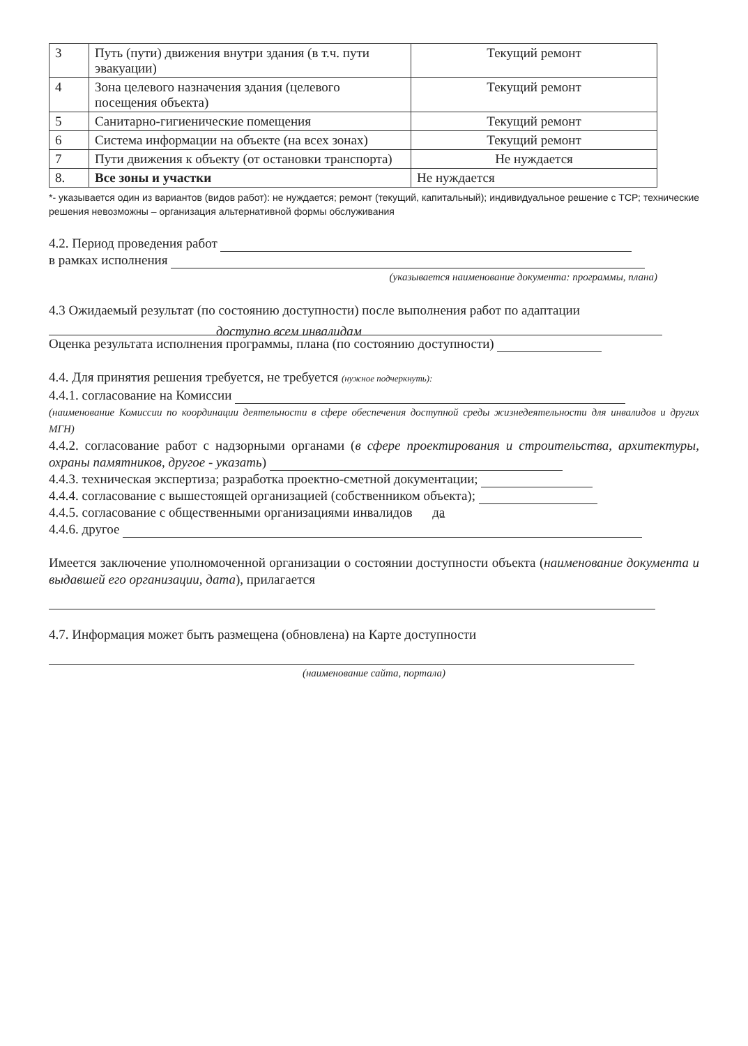| 3 | Путь (пути) движения внутри здания (в т.ч. пути эвакуации) | Текущий ремонт |
| 4 | Зона целевого назначения здания (целевого посещения объекта) | Текущий ремонт |
| 5 | Санитарно-гигиенические помещения | Текущий ремонт |
| 6 | Система информации на объекте (на всех зонах) | Текущий ремонт |
| 7 | Пути движения к объекту (от остановки транспорта) | Не нуждается |
| 8. | Все зоны и участки | Не нуждается |
*- указывается один из вариантов (видов работ): не нуждается; ремонт (текущий, капитальный); индивидуальное решение с ТСР; технические решения невозможны – организация альтернативной формы обслуживания
4.2. Период проведения работ
в рамках исполнения
(указывается наименование документа: программы, плана)
4.3 Ожидаемый результат (по состоянию доступности) после выполнения работ по адаптации
доступно всем инвалидам
Оценка результата исполнения программы, плана (по состоянию доступности)
4.4. Для принятия решения требуется, не требуется (нужное подчеркнуть):
4.4.1. согласование на Комиссии
(наименование Комиссии по координации деятельности в сфере обеспечения доступной среды жизнедеятельности для инвалидов и других МГН)
4.4.2. согласование работ с надзорными органами (в сфере проектирования и строительства, архитектуры, охраны памятников, другое - указать)
4.4.3. техническая экспертиза; разработка проектно-сметной документации;
4.4.4. согласование с вышестоящей организацией (собственником объекта);
4.4.5. согласование с общественными организациями инвалидов да
4.4.6. другое
Имеется заключение уполномоченной организации о состоянии доступности объекта (наименование документа и выдавшей его организации, дата), прилагается
4.7. Информация может быть размещена (обновлена) на Карте доступности
(наименование сайта, портала)